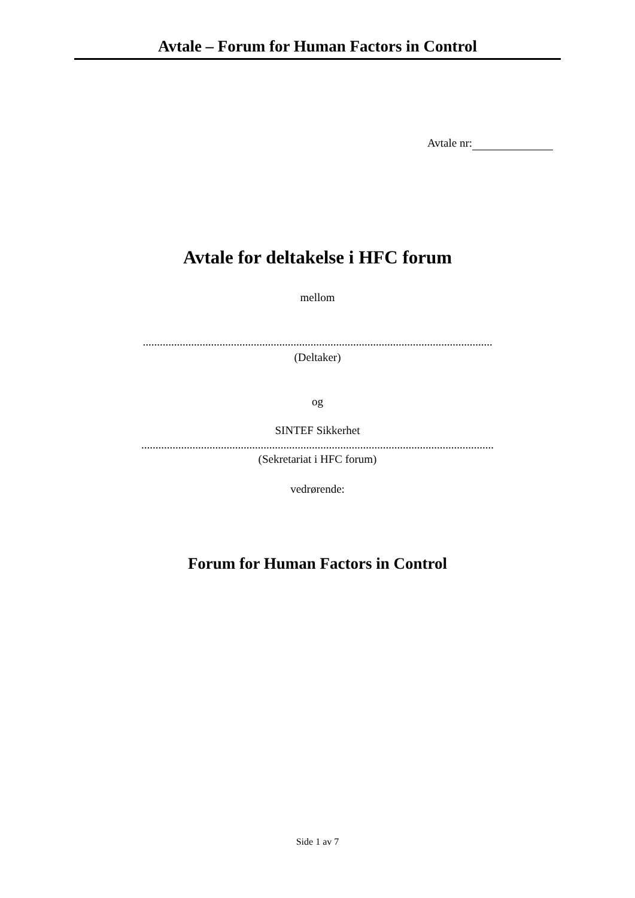Avtale – Forum for Human Factors in Control
Avtale nr:
Avtale for deltakelse i HFC forum
mellom
...........................................................................................................................
(Deltaker)
og
SINTEF Sikkerhet
............................................................................................................................
(Sekretariat i HFC forum)
vedrørende:
Forum for Human Factors in Control
Side 1 av 7